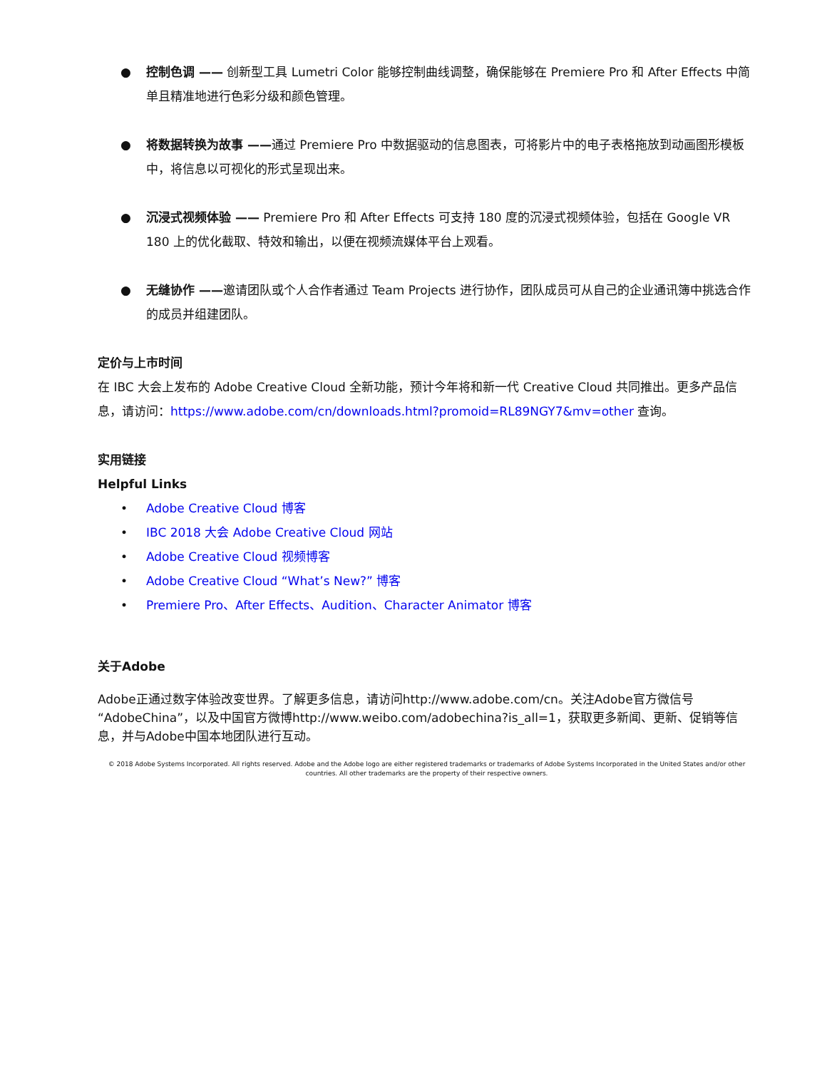● 控制色调 —— 创新型工具 Lumetri Color 能够控制曲线调整，确保能够在 Premiere Pro 和 After Effects 中简单且精准地进行色彩分级和颜色管理。
● 将数据转换为故事 ——通过 Premiere Pro 中数据驱动的信息图表，可将影片中的电子表格拖放到动画图形模板中，将信息以可视化的形式呈现出来。
● 沉浸式视频体验 —— Premiere Pro 和 After Effects 可支持 180 度的沉浸式视频体验，包括在 Google VR 180 上的优化截取、特效和输出，以便在视频流媒体平台上观看。
● 无缝协作 ——邀请团队或个人合作者通过 Team Projects 进行协作，团队成员可从自己的企业通讯簿中挑选合作的成员并组建团队。
定价与上市时间
在 IBC 大会上发布的 Adobe Creative Cloud 全新功能，预计今年将和新一代 Creative Cloud 共同推出。更多产品信息，请访问：https://www.adobe.com/cn/downloads.html?promoid=RL89NGY7&mv=other 查询。
实用链接
Helpful Links
• Adobe Creative Cloud 博客
• IBC 2018 大会 Adobe Creative Cloud 网站
• Adobe Creative Cloud 视频博客
• Adobe Creative Cloud “What’s New?” 博客
• Premiere Pro、After Effects、Audition、Character Animator 博客
关于Adobe
Adobe正通过数字体验改变世界。了解更多信息，请访问http://www.adobe.com/cn。关注Adobe官方微信号“AdobeChina”，以及中国官方微博http://www.weibo.com/adobechina?is_all=1，获取更多新闻、更新、促销等信息，并与Adobe中国本地团队进行互动。
© 2018 Adobe Systems Incorporated. All rights reserved. Adobe and the Adobe logo are either registered trademarks or trademarks of Adobe Systems Incorporated in the United States and/or other countries. All other trademarks are the property of their respective owners.